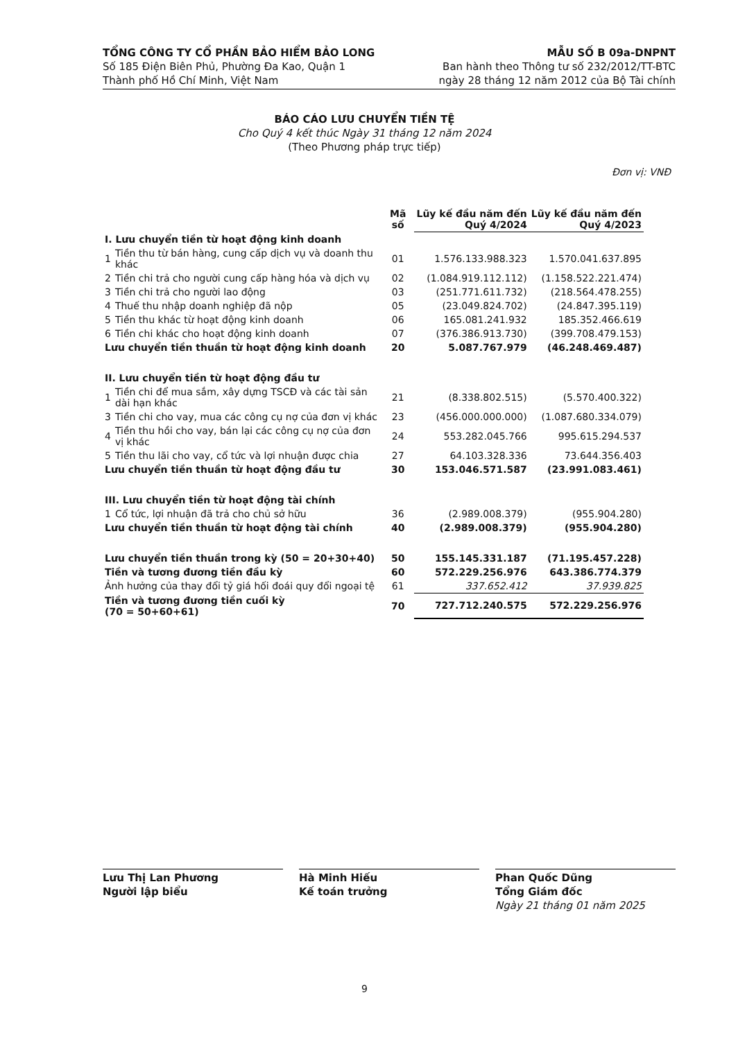TỔNG CÔNG TY CỔ PHẦN BẢO HIỂM BẢO LONG
Số 185 Điện Biên Phủ, Phường Đa Kao, Quận 1
Thành phố Hồ Chí Minh, Việt Nam
MẪU SỐ B 09a-DNPNT
Ban hành theo Thông tư số 232/2012/TT-BTC
ngày 28 tháng 12 năm 2012 của Bộ Tài chính
BÁO CÁO LƯU CHUYỂN TIỀN TỆ
Cho Quý 4 kết thúc Ngày 31 tháng 12 năm 2024
(Theo Phương pháp trực tiếp)
Đơn vị: VNĐ
| | | Mã số | Lũy kế đầu năm đến Quý 4/2024 | Lũy kế đầu năm đến Quý 4/2023 |
| --- | --- | --- | --- | --- |
| I. Lưu chuyển tiền từ hoạt động kinh doanh | | | | |
| 1 | Tiền thu từ bán hàng, cung cấp dịch vụ và doanh thu khác | 01 | 1.576.133.988.323 | 1.570.041.637.895 |
| 2 | Tiền chi trả cho người cung cấp hàng hóa và dịch vụ | 02 | (1.084.919.112.112) | (1.158.522.221.474) |
| 3 | Tiền chi trả cho người lao động | 03 | (251.771.611.732) | (218.564.478.255) |
| 4 | Thuế thu nhập doanh nghiệp đã nộp | 05 | (23.049.824.702) | (24.847.395.119) |
| 5 | Tiền thu khác từ hoạt động kinh doanh | 06 | 165.081.241.932 | 185.352.466.619 |
| 6 | Tiền chi khác cho hoạt động kinh doanh | 07 | (376.386.913.730) | (399.708.479.153) |
| Lưu chuyển tiền thuần từ hoạt động kinh doanh | | 20 | 5.087.767.979 | (46.248.469.487) |
| II. Lưu chuyển tiền từ hoạt động đầu tư | | | | |
| 1 | Tiền chi để mua sắm, xây dựng TSCĐ và các tài sản dài hạn khác | 21 | (8.338.802.515) | (5.570.400.322) |
| 3 | Tiền chi cho vay, mua các công cụ nợ của đơn vị khác | 23 | (456.000.000.000) | (1.087.680.334.079) |
| 4 | Tiền thu hồi cho vay, bán lại các công cụ nợ của đơn vị khác | 24 | 553.282.045.766 | 995.615.294.537 |
| 5 | Tiền thu lãi cho vay, cổ tức và lợi nhuận được chia | 27 | 64.103.328.336 | 73.644.356.403 |
| Lưu chuyển tiền thuần từ hoạt động đầu tư | | 30 | 153.046.571.587 | (23.991.083.461) |
| III. Lưu chuyển tiền từ hoạt động tài chính | | | | |
| 1 | Cổ tức, lợi nhuận đã trả cho chủ sở hữu | 36 | (2.989.008.379) | (955.904.280) |
| Lưu chuyển tiền thuần từ hoạt động tài chính | | 40 | (2.989.008.379) | (955.904.280) |
| Lưu chuyển tiền thuần trong kỳ (50 = 20+30+40) | | 50 | 155.145.331.187 | (71.195.457.228) |
| Tiền và tương đương tiền đầu kỳ | | 60 | 572.229.256.976 | 643.386.774.379 |
| Ảnh hưởng của thay đổi tỷ giá hối đoái quy đổi ngoại tệ | | 61 | 337.652.412 | 37.939.825 |
| Tiền và tương đương tiền cuối kỳ (70 = 50+60+61) | | 70 | 727.712.240.575 | 572.229.256.976 |
Lưu Thị Lan Phương
Người lập biểu
Hà Minh Hiếu
Kế toán trưởng
Phan Quốc Dũng
Tổng Giám đốc
Ngày 21 tháng 01 năm 2025
9